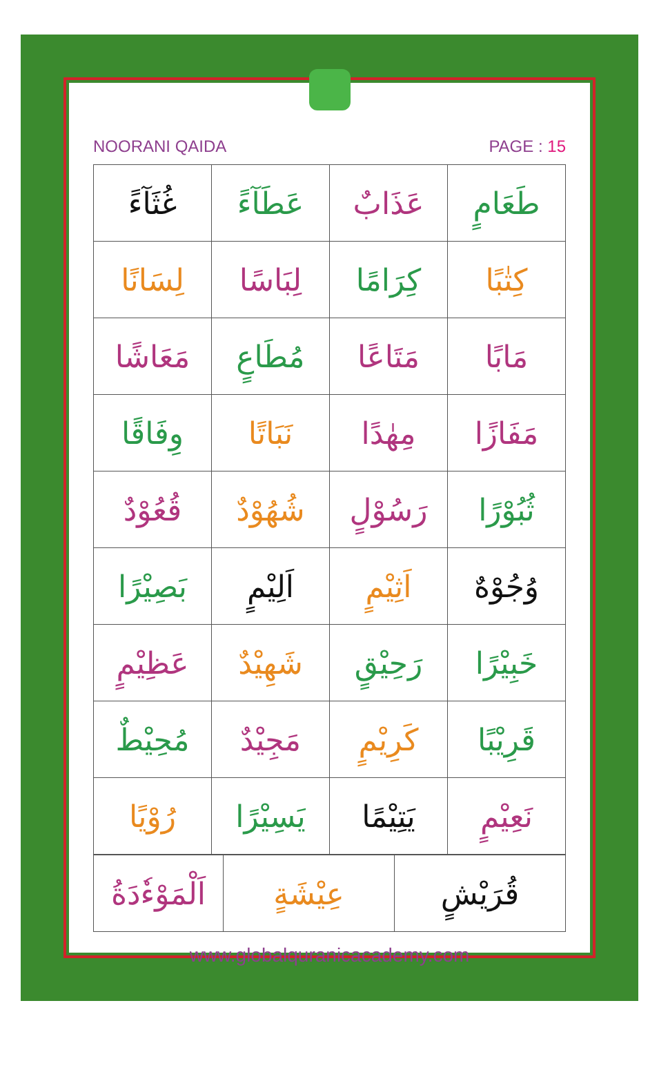NOORANI QAIDA PAGE : 15
| طَعَامٍ | عَذَابٌ | عَطَآءً | غُثَآءً |
| كِتٰبًا | كِرَامًا | لِبَاسًا | لِسَانًا |
| مَابًا | مَتَاعًا | مُطَاعٍ | مَعَاشًا |
| مَفَازًا | مِهٰدًا | نَبَاتًا | وِفَاقًا |
| ثُبُوْرًا | رَسُوْلٍ | شُهُوْدٌ | قُعُوْدٌ |
| وُجُوْهٌ | اَثِيْمٍ | اَلِيْمٍ | بَصِيْرًا |
| خَبِيْرًا | رَحِيْقٍ | شَهِيْدٌ | عَظِيْمٍ |
| قَرِيْبًا | كَرِيْمٍ | مَجِيْدٌ | مُحِيْطٌ |
| نَعِيْمٍ | يَتِيْمًا | يَسِيْرًا | رُوْيًا |
| قُرَيْشٍ | عِيْشَةٍ | اَلْمَوْءٗدَةُ |
www.globalquranicacademy.com